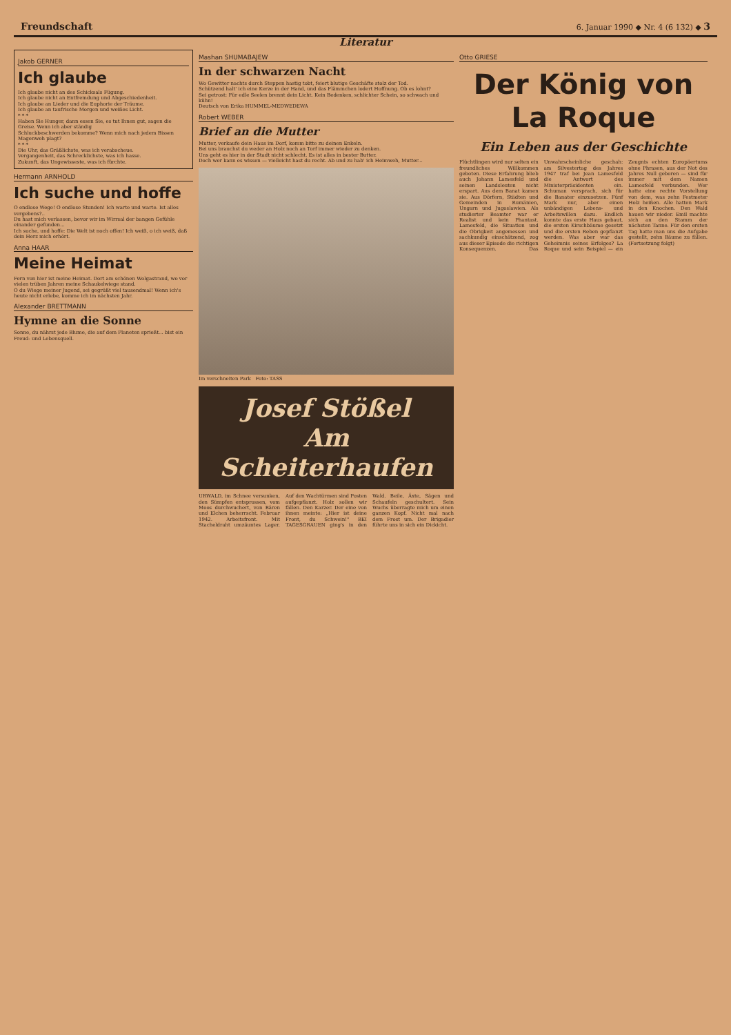Freundschaft 6. Januar 1990 ◆ Nr. 4 (6 132) ◆ 3
Literatur
Jakob GERNER
Ich glaube
Ich glaube nicht an des Schicksals Fügung. Ich glaube nicht an Entfremdung und Abgeschiedenheit. Ich glaube an Lieder und die Euphorie der Träume. Ich glaube an taufrische Morgen und weißes Licht. * * * Haben Sie Hunger, dann essen Sie, es tut Ihnen gut, sagen die Greise. Wenn ich aber ständig Schluckbeschwerden bekomme? Wenn mich nach jedem Bissen Magenweh plagt? * * * Die Uhr, das Gräßlichste, was ich verabscheue. Vergangenheit, das Schrecklichste, was ich hasse. Zukunft, das Ungewisseste, was ich fürchte.
Hermann ARNHOLD
Ich suche und hoffe
O endlose Wege! O endlose Stunden! Ich warte und warte. Ist alles vergebens?.. Du hast mich verlassen, bevor wir im Wirrsal der bangen Gefühle einander gefunden... Ich suche, und hoffe: Die Welt ist noch offen! Ich weiß, o ich weiß, daß dein Herz mich erhört.
Anna HAAR
Meine Heimat
Fern von hier ist meine Heimat. Dort am schönen Wolgastrand, wo vor vielen trüben Jahren meine Schaukelwiege stand. O du Wiege meiner Jugend, sei gegrüßt viel tausendmal! Wenn ich's heute nicht erlebe, komme ich im nächsten Jahr.
Alexander BRETTMANN
Hymne an die Sonne
Sonne, du nährst jede Blume, die auf dem Planeten sprießt... bist ein Freud- und Lebensquell.
Mashan SHUMABAJEW
In der schwarzen Nacht
Wo Gewitter nachts durch Steppen hastig tobt, feiert blutige Geschäfte stolz der Tod. Schützend halt' ich eine Kerze in der Hand, und das Flämmchen lodert Hoffnung. Ob es lohnt? Sei getrost: Für edle Seelen brennt dein Licht. Kein Bedenken, schlichter Schein, so schwach und kühn! Deutsch von Erika HUMMEL-MEDWEDEWA
Robert WEBER
Brief an die Mutter
Mutter, verkaufe dein Haus im Dorf, komm bitte zu deinen Enkeln. Bei uns brauchst du weder an Holz noch an Torf immer wieder zu denken. Uns geht es hier in der Stadt nicht schlecht. Es ist alles in bester Butter. Doch wer kann es wissen — vielleicht hast du recht. Ab und zu hab' ich Heimweh, Mutter...
Im verschneiten Park Foto: TASS
Josef Stößel
Am Scheiterhaufen
URWALD, im Schnee versunken, den Sümpfen entsprossen, vom Moos durchwuchert, von Bären und Elchen beherrscht. Februar 1942. Arbeitsfront. Mit Stacheldraht umzäuntes Lager. Auf den Wachtürmen sind Posten aufgepflanzt. Holz sollen wir fällen. Den Karzer. Der eine von ihnen meinte: „Hier ist deine Front, du Schwein!" BEI TAGESGRAUEN ging's in den Wald. Beile, Äxte, Sägen und Schaufeln geschultert. Sein Wuchs überragte mich um einen ganzen Kopf. Nicht mal nach dem Frost um. Der Brigadier führte uns in sich ein Dickicht.
Otto GRIESE
Der König von La Roque
Ein Leben aus der Geschichte
Flüchtlingen wird nur selten ein freundliches Willkommen geboten. Diese Erfahrung blieb auch Johann Lamesfeld und seinen Landsleuten nicht erspart. Aus dem Banat kamen sie. Aus Dörfern, Städten und Gemeinden in Rumänien, Ungarn und Jugoslawien. Als studierter Beamter war er Realist und kein Phantast. Lamesfeld, die Situation und die Obrigkeit angemessen und sachkundig einschätzend, zog aus dieser Episode die richtigen Konsequenzen. Das Unwahrscheinliche geschah: am Silvestertag des Jahres 1947 traf bei Jean Lamesfeld die Antwort des Ministerpräsidenten ein. Schuman versprach, sich für die Banater einzusetzen. Fünf Mark nur, aber einen unbändigen Lebens- und Arbeitswillen dazu. Endlich konnte das erste Haus gebaut, die ersten Kirschbäume gesetzt und die ersten Reben gepflanzt werden. Was aber war das Geheimnis seines Erfolges? La Roque und sein Beispiel — ein Zeugnis echten Europäertums ohne Phrasen, aus der Not des Jahres Null geboren — sind für immer mit dem Namen Lamesfeld verbunden. Wer hatte eine rechte Vorstellung von dem, was zehn Festmeter Holz heißen. Alle hatten Mark in den Knochen. Den Wald hauen wir nieder. Emil machte sich an den Stamm der nächsten Tanne. Für den ersten Tag hatte man uns die Aufgabe gestellt, zehn Bäume zu fällen. (Fortsetzung folgt)